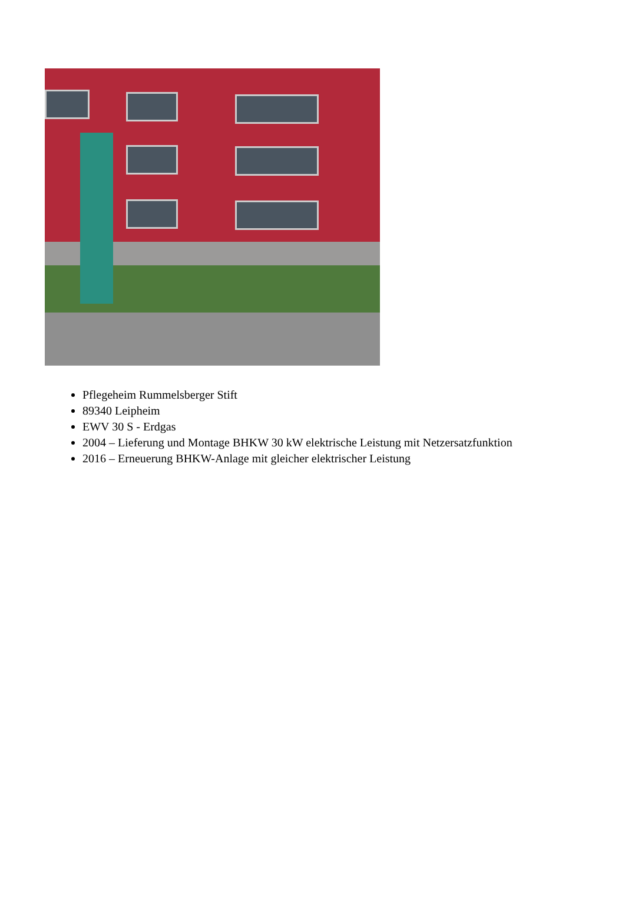Pflegeheim Rummelsberger Stift
89340 Leipheim
EWV 30 S - Erdgas
2004 – Lieferung und Montage BHKW 30 kW elektrische Leistung mit Netzersatzfunktion
2016 – Erneuerung BHKW-Anlage mit gleicher elektrischer Leistung